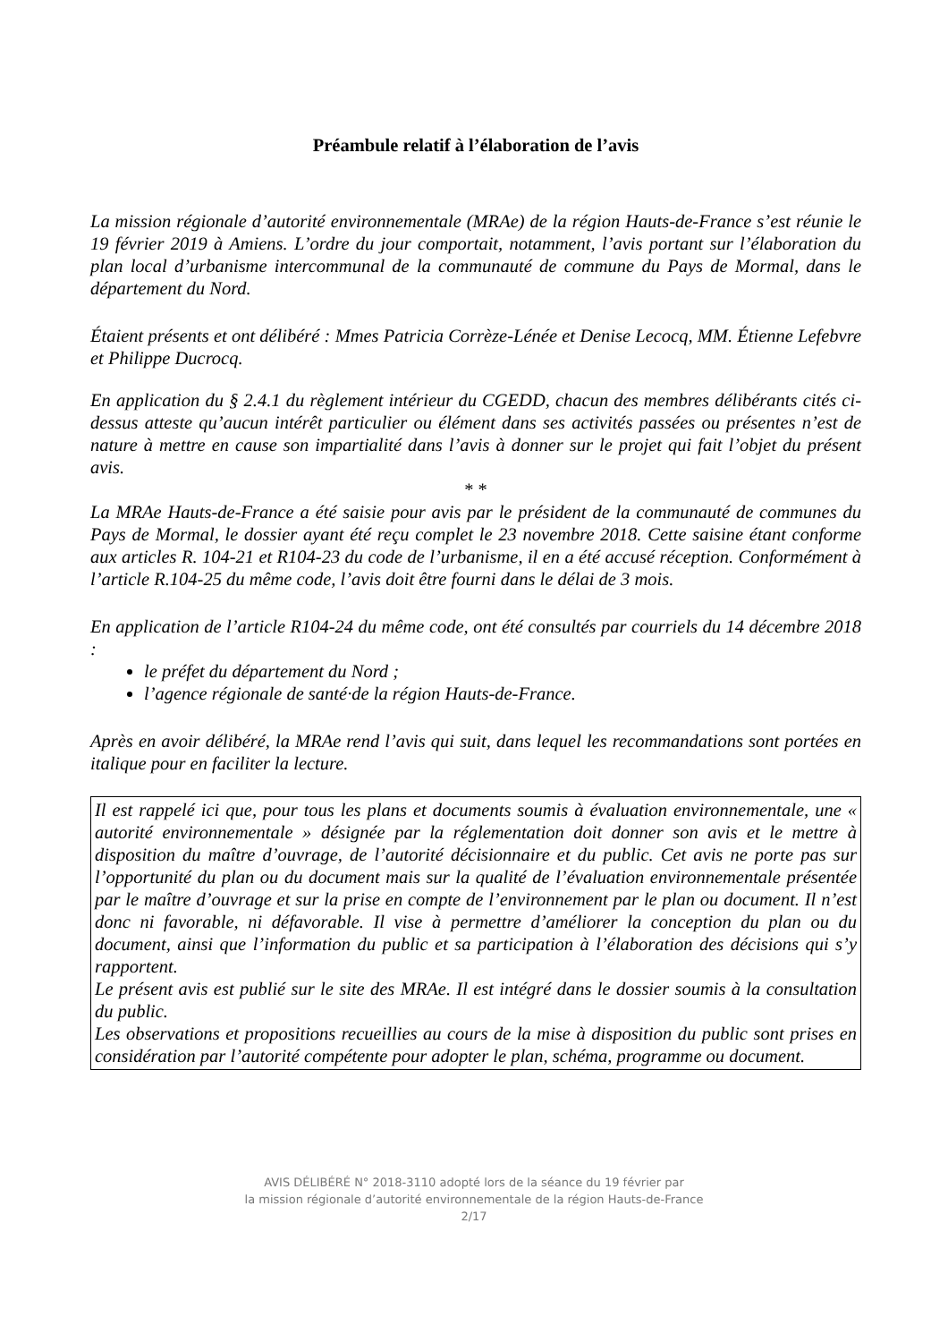Préambule relatif à l’élaboration de l’avis
La mission régionale d’autorité environnementale (MRAe) de la région Hauts-de-France s’est réunie le 19 février 2019 à Amiens. L’ordre du jour comportait, notamment, l’avis portant sur l’élaboration du plan local d’urbanisme intercommunal de la communauté de commune du Pays de Mormal, dans le département du Nord.
Étaient présents et ont délibéré : Mmes Patricia Corrèze-Lénée et Denise Lecocq, MM. Étienne Lefebvre et Philippe Ducrocq.
En application du § 2.4.1 du règlement intérieur du CGEDD, chacun des membres délibérants cités ci-dessus atteste qu’aucun intérêt particulier ou élément dans ses activités passées ou présentes n’est de nature à mettre en cause son impartialité dans l’avis à donner sur le projet qui fait l’objet du présent avis.
* *
La MRAe Hauts-de-France a été saisie pour avis par le président de la communauté de communes du Pays de Mormal, le dossier ayant été reçu complet le 23 novembre 2018. Cette saisine étant conforme aux articles R. 104-21 et R104-23 du code de l’urbanisme, il en a été accusé réception. Conformément à l’article R.104-25 du même code, l’avis doit être fourni dans le délai de 3 mois.
En application de l’article R104-24 du même code, ont été consultés par courriels du 14 décembre 2018 :
le préfet du département du Nord ;
l’agence régionale de santé·de la région Hauts-de-France.
Après en avoir délibéré, la MRAe rend l’avis qui suit, dans lequel les recommandations sont portées en italique pour en faciliter la lecture.
Il est rappelé ici que, pour tous les plans et documents soumis à évaluation environnementale, une « autorité environnementale » désignée par la réglementation doit donner son avis et le mettre à disposition du maître d’ouvrage, de l’autorité décisionnaire et du public. Cet avis ne porte pas sur l’opportunité du plan ou du document mais sur la qualité de l’évaluation environnementale présentée par le maître d’ouvrage et sur la prise en compte de l’environnement par le plan ou document. Il n’est donc ni favorable, ni défavorable. Il vise à permettre d’améliorer la conception du plan ou du document, ainsi que l’information du public et sa participation à l’élaboration des décisions qui s’y rapportent.
Le présent avis est publié sur le site des MRAe. Il est intégré dans le dossier soumis à la consultation du public.
Les observations et propositions recueillies au cours de la mise à disposition du public sont prises en considération par l’autorité compétente pour adopter le plan, schéma, programme ou document.
AVIS DÉLIBÉRÉ N° 2018-3110 adopté lors de la séance du 19 février par
la mission régionale d’autorité environnementale de la région Hauts-de-France
2/17